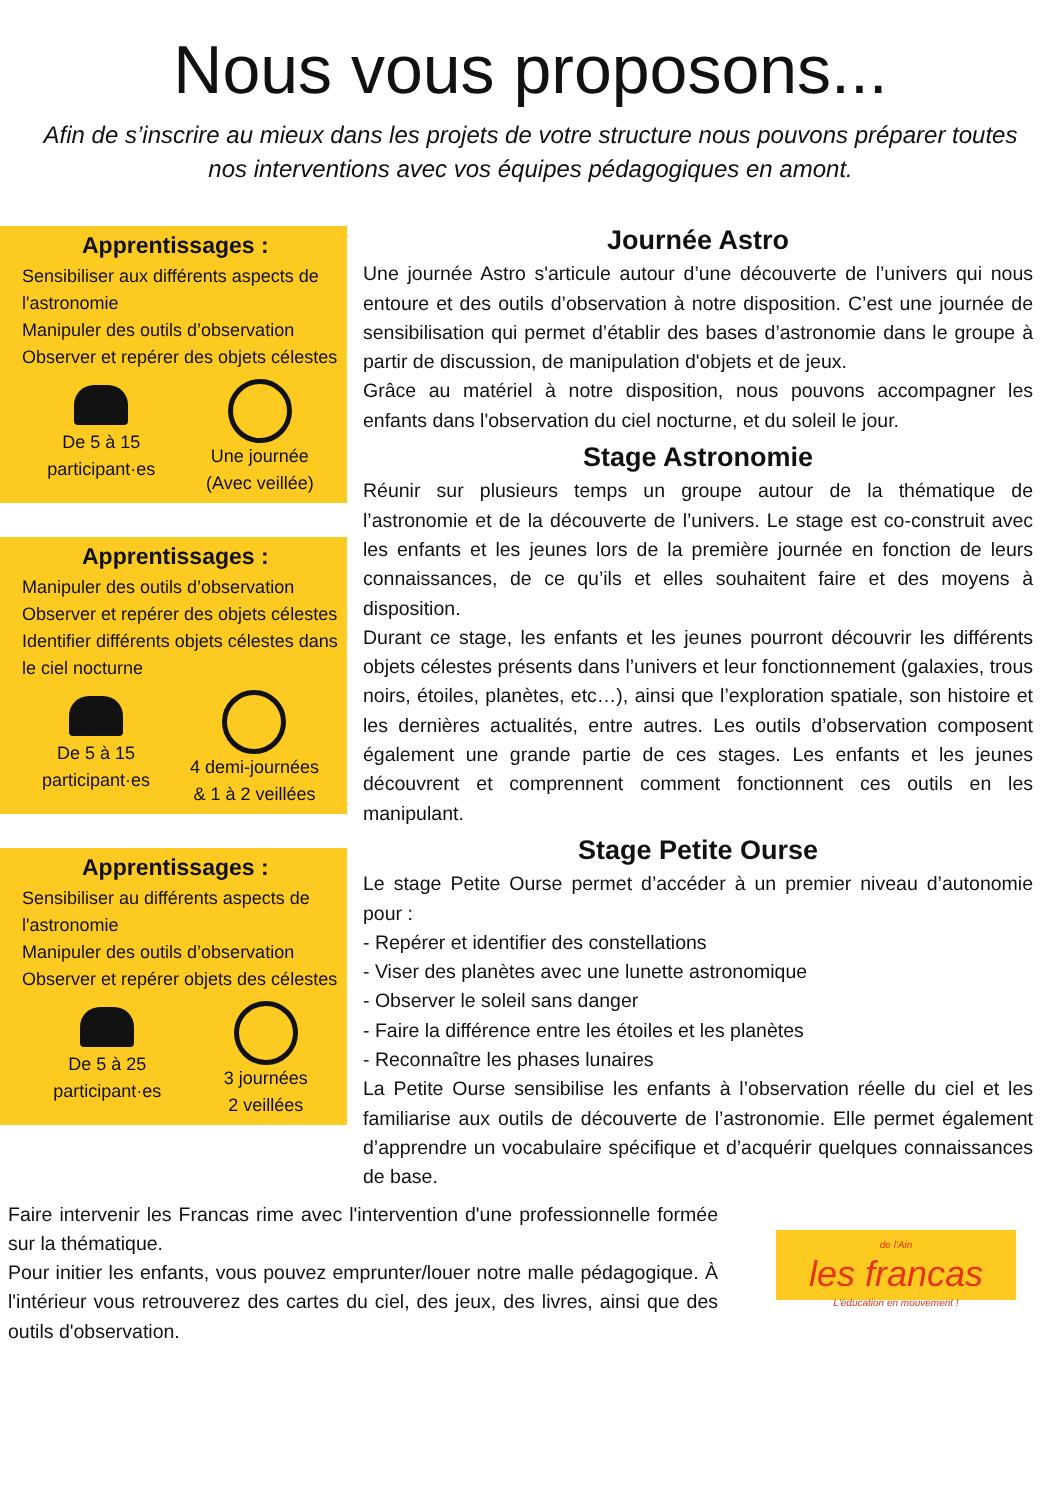Nous vous proposons...
Afin de s’inscrire au mieux dans les projets de votre structure nous pouvons préparer toutes nos interventions avec vos équipes pédagogiques en amont.
Apprentissages :
Sensibiliser aux différents aspects de l'astronomie
Manipuler des outils d’observation
Observer et repérer des objets célestes
De 5 à 15
participant·es
Une journée
(Avec veillée)
Apprentissages :
Manipuler des outils d’observation
Observer et repérer des objets célestes
Identifier différents objets célestes dans le ciel nocturne
De 5 à 15
participant·es
4 demi-journées
& 1 à 2 veillées
Apprentissages :
Sensibiliser au différents aspects de l'astronomie
Manipuler des outils d’observation
Observer et repérer objets des célestes
De 5 à 25
participant·es
3 journées
2 veillées
Journée Astro
Une journée Astro s'articule autour d’une découverte de l’univers qui nous entoure et des outils d’observation à notre disposition. C’est une journée de sensibilisation qui permet d’établir des bases d’astronomie dans le groupe à partir de discussion, de manipulation d'objets et de jeux.
Grâce au matériel à notre disposition, nous pouvons accompagner les enfants dans l'observation du ciel nocturne, et du soleil le jour.
Stage Astronomie
Réunir sur plusieurs temps un groupe autour de la thématique de l’astronomie et de la découverte de l’univers. Le stage est co-construit avec les enfants et les jeunes lors de la première journée en fonction de leurs connaissances, de ce qu’ils et elles souhaitent faire et des moyens à disposition.
Durant ce stage, les enfants et les jeunes pourront découvrir les différents objets célestes présents dans l’univers et leur fonctionnement (galaxies, trous noirs, étoiles, planètes, etc…), ainsi que l’exploration spatiale, son histoire et les dernières actualités, entre autres. Les outils d’observation composent également une grande partie de ces stages. Les enfants et les jeunes découvrent et comprennent comment fonctionnent ces outils en les manipulant.
Stage Petite Ourse
Le stage Petite Ourse permet d’accéder à un premier niveau d’autonomie pour :
- Repérer et identifier des constellations
- Viser des planètes avec une lunette astronomique
- Observer le soleil sans danger
- Faire la différence entre les étoiles et les planètes
- Reconnaître les phases lunaires
La Petite Ourse sensibilise les enfants à l’observation réelle du ciel et les familiarise aux outils de découverte de l’astronomie. Elle permet également d’apprendre un vocabulaire spécifique et d’acquérir quelques connaissances de base.
Faire intervenir les Francas rime avec l'intervention d'une professionnelle formée sur la thématique.
Pour initier les enfants, vous pouvez emprunter/louer notre malle pédagogique. À l'intérieur vous retrouverez des cartes du ciel, des jeux, des livres, ainsi que des outils d'observation.
de l'Ain
les francas
L'éducation en mouvement !